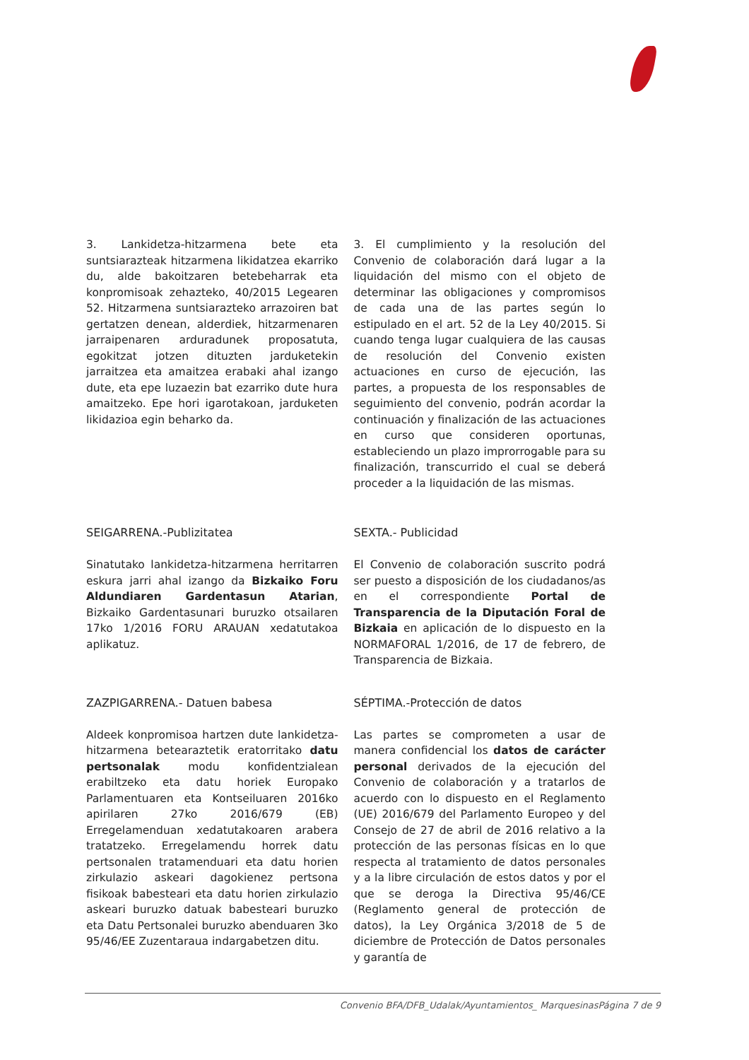3. Lankidetza-hitzarmena bete eta suntsiarazteak hitzarmena likidatzea ekarriko du, alde bakoitzaren betebeharrak eta konpromisoak zehazteko, 40/2015 Legearen 52. Hitzarmena suntsiarazteko arrazoiren bat gertatzen denean, alderdiek, hitzarmenaren jarraipenaren arduradunek proposatuta, egokitzat jotzen dituzten jarduketekin jarraitzea eta amaitzea erabaki ahal izango dute, eta epe luzaezin bat ezarriko dute hura amaitzeko. Epe hori igarotakoan, jarduketen likidazioa egin beharko da.
3. El cumplimiento y la resolución del Convenio de colaboración dará lugar a la liquidación del mismo con el objeto de determinar las obligaciones y compromisos de cada una de las partes según lo estipulado en el art. 52 de la Ley 40/2015. Si cuando tenga lugar cualquiera de las causas de resolución del Convenio existen actuaciones en curso de ejecución, las partes, a propuesta de los responsables de seguimiento del convenio, podrán acordar la continuación y finalización de las actuaciones en curso que consideren oportunas, estableciendo un plazo improrrogable para su finalización, transcurrido el cual se deberá proceder a la liquidación de las mismas.
SEIGARRENA.-Publizitatea
Sinatutako lankidetza-hitzarmena herritarren eskura jarri ahal izango da Bizkaiko Foru Aldundiaren Gardentasun Atarian, Bizkaiko Gardentasunari buruzko otsailaren 17ko 1/2016 FORU ARAUAN xedatutakoa aplikatuz.
SEXTA.- Publicidad
El Convenio de colaboración suscrito podrá ser puesto a disposición de los ciudadanos/as en el correspondiente Portal de Transparencia de la Diputación Foral de Bizkaia en aplicación de lo dispuesto en la NORMAFORAL 1/2016, de 17 de febrero, de Transparencia de Bizkaia.
ZAZPIGARRENA.- Datuen babesa
Aldeek konpromisoa hartzen dute lankidetza-hitzarmena betearaztetik eratorritako datu pertsonalak modu konfidentzialean erabiltzeko eta datu horiek Europako Parlamentuaren eta Kontseiluaren 2016ko apirilaren 27ko 2016/679 (EB) Erregelamenduan xedatutakoaren arabera tratatzeko. Erregelamendu horrek datu pertsonalen tratamenduari eta datu horien zirkulazio askeari dagokienez pertsona fisikoak babesteari eta datu horien zirkulazio askeari buruzko datuak babesteari buruzko eta Datu Pertsonalei buruzko abenduaren 3ko 95/46/EE Zuzentaraua indargabetzen ditu.
SÉPTIMA.-Protección de datos
Las partes se comprometen a usar de manera confidencial los datos de carácter personal derivados de la ejecución del Convenio de colaboración y a tratarlos de acuerdo con lo dispuesto en el Reglamento (UE) 2016/679 del Parlamento Europeo y del Consejo de 27 de abril de 2016 relativo a la protección de las personas físicas en lo que respecta al tratamiento de datos personales y a la libre circulación de estos datos y por el que se deroga la Directiva 95/46/CE (Reglamento general de protección de datos), la Ley Orgánica 3/2018 de 5 de diciembre de Protección de Datos personales y garantía de
Convenio BFA/DFB_Udalak/Ayuntamientos_ MarquesinasPágina 7 de 9